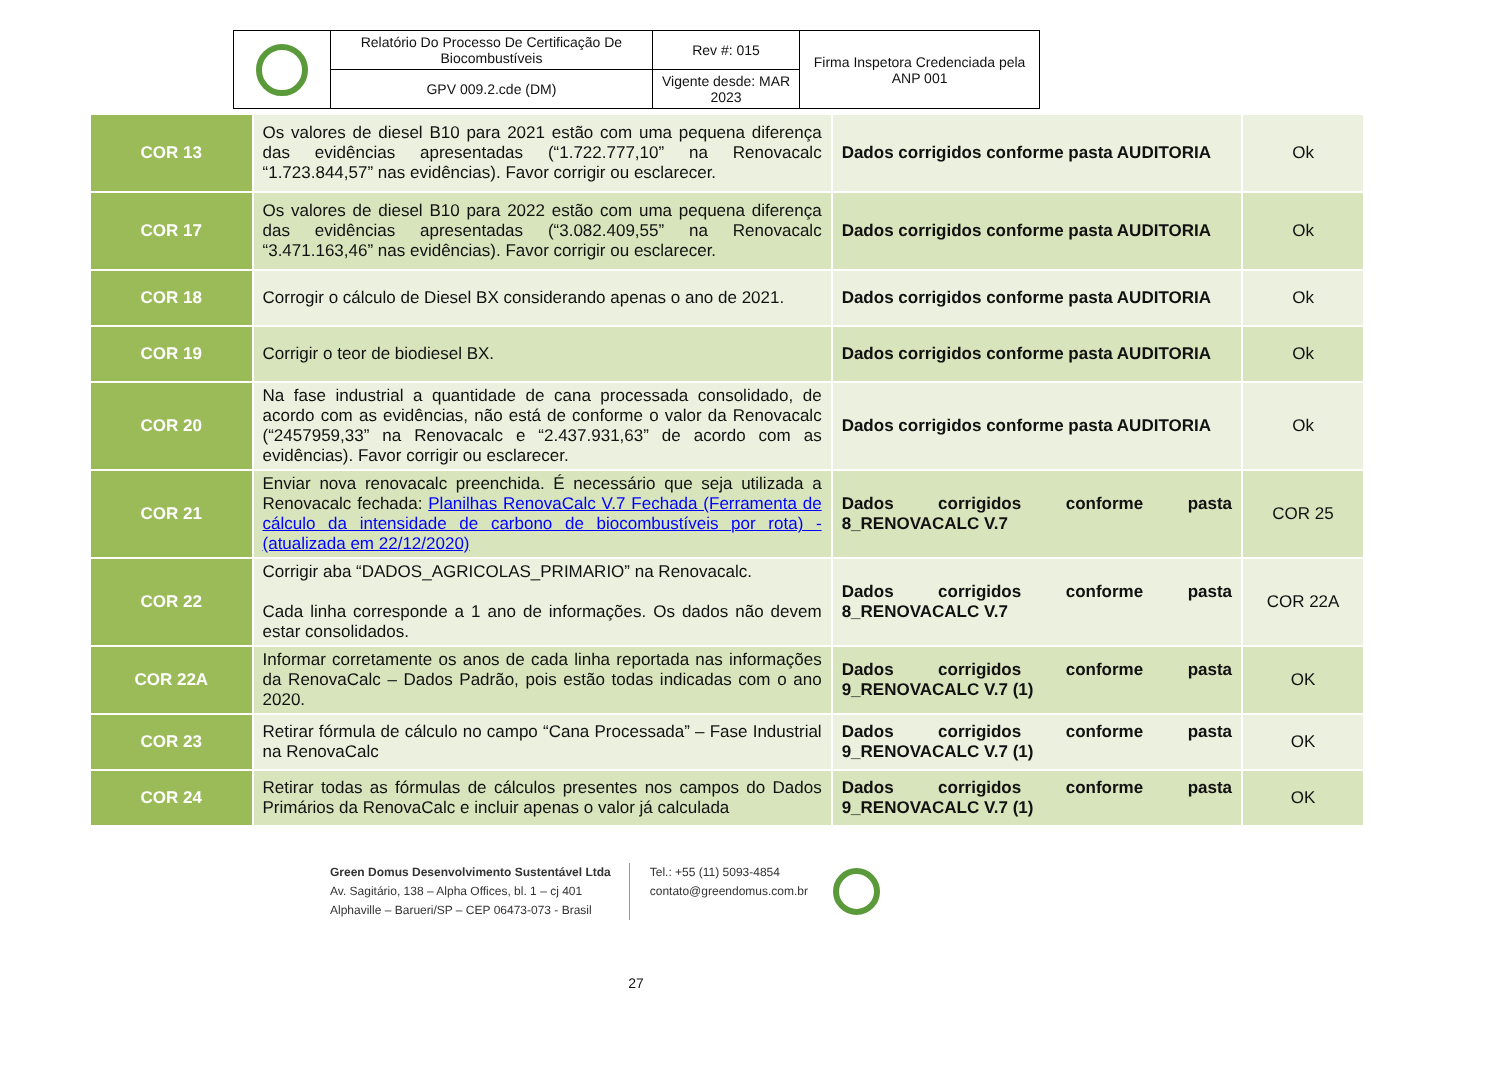| | Relatório Do Processo De Certificação De Biocombustíveis | Rev #: 015 | Firma Inspetora Credenciada pela ANP 001 |
| | GPV 009.2.cde (DM) | Vigente desde: MAR 2023 | |
| COR 13 | Os valores de diesel B10 para 2021 estão com uma pequena diferença das evidências apresentadas (“1.722.777,10” na Renovacalc “1.723.844,57” nas evidências). Favor corrigir ou esclarecer. | Dados corrigidos conforme pasta AUDITORIA | Ok |
| COR 17 | Os valores de diesel B10 para 2022 estão com uma pequena diferença das evidências apresentadas (“3.082.409,55” na Renovacalc “3.471.163,46” nas evidências). Favor corrigir ou esclarecer. | Dados corrigidos conforme pasta AUDITORIA | Ok |
| COR 18 | Corrogir o cálculo de Diesel BX considerando apenas o ano de 2021. | Dados corrigidos conforme pasta AUDITORIA | Ok |
| COR 19 | Corrigir o teor de biodiesel BX. | Dados corrigidos conforme pasta AUDITORIA | Ok |
| COR 20 | Na fase industrial a quantidade de cana processada consolidado, de acordo com as evidências, não está de conforme o valor da Renovacalc (“2457959,33” na Renovacalc e “2.437.931,63” de acordo com as evidências). Favor corrigir ou esclarecer. | Dados corrigidos conforme pasta AUDITORIA | Ok |
| COR 21 | Enviar nova renovacalc preenchida. É necessário que seja utilizada a Renovacalc fechada: Planilhas RenovaCalc V.7 Fechada (Ferramenta de cálculo da intensidade de carbono de biocombustíveis por rota) - (atualizada em 22/12/2020) | Dados corrigidos conforme pasta 8_RENOVACALC V.7 | COR 25 |
| COR 22 | Corrigir aba “DADOS_AGRICOLAS_PRIMARIO” na Renovacalc. Cada linha corresponde a 1 ano de informações. Os dados não devem estar consolidados. | Dados corrigidos conforme pasta 8_RENOVACALC V.7 | COR 22A |
| COR 22A | Informar corretamente os anos de cada linha reportada nas informações da RenovaCalc – Dados Padrão, pois estão todas indicadas com o ano 2020. | Dados corrigidos conforme pasta 9_RENOVACALC V.7 (1) | OK |
| COR 23 | Retirar fórmula de cálculo no campo “Cana Processada” – Fase Industrial na RenovaCalc | Dados corrigidos conforme pasta 9_RENOVACALC V.7 (1) | OK |
| COR 24 | Retirar todas as fórmulas de cálculos presentes nos campos do Dados Primários da RenovaCalc e incluir apenas o valor já calculada | Dados corrigidos conforme pasta 9_RENOVACALC V.7 (1) | OK |
Green Domus Desenvolvimento Sustentável Ltda
Av. Sagitário, 138 – Alpha Offices, bl. 1 – cj 401
Alphaville – Barueri/SP – CEP 06473-073 - Brasil
Tel.: +55 (11) 5093-4854
contato@greendomus.com.br
27